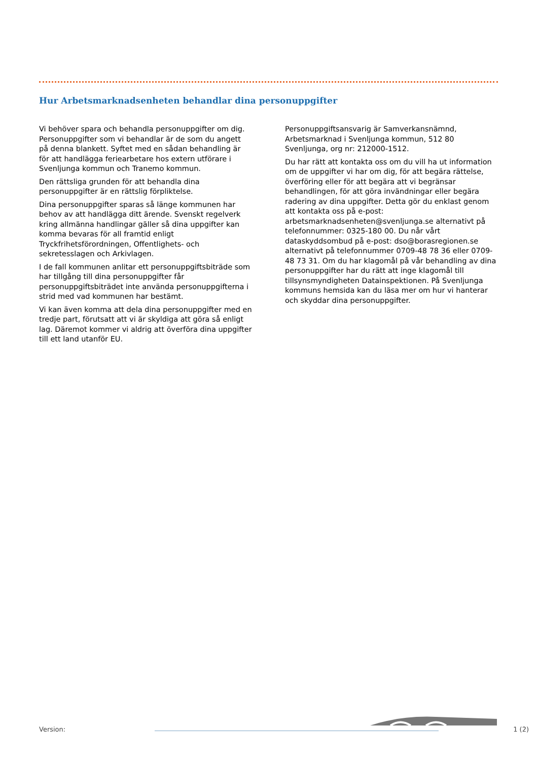Hur Arbetsmarknadsenheten behandlar dina personuppgifter
Vi behöver spara och behandla personuppgifter om dig. Personuppgifter som vi behandlar är de som du angett på denna blankett. Syftet med en sådan behandling är för att handlägga feriearbetare hos extern utförare i Svenljunga kommun och Tranemo kommun.
Den rättsliga grunden för att behandla dina personuppgifter är en rättslig förpliktelse.
Dina personuppgifter sparas så länge kommunen har behov av att handlägga ditt ärende. Svenskt regelverk kring allmänna handlingar gäller så dina uppgifter kan komma bevaras för all framtid enligt Tryckfrihetsförordningen, Offentlighets- och sekretesslagen och Arkivlagen.
I de fall kommunen anlitar ett personuppgiftsbiträde som har tillgång till dina personuppgifter får personuppgiftsbiträdet inte använda personuppgifterna i strid med vad kommunen har bestämt.
Vi kan även komma att dela dina personuppgifter med en tredje part, förutsatt att vi är skyldiga att göra så enligt lag. Däremot kommer vi aldrig att överföra dina uppgifter till ett land utanför EU.
Personuppgiftsansvarig är Samverkansnämnd, Arbetsmarknad i Svenljunga kommun, 512 80 Svenljunga, org nr: 212000-1512.
Du har rätt att kontakta oss om du vill ha ut information om de uppgifter vi har om dig, för att begära rättelse, överföring eller för att begära att vi begränsar behandlingen, för att göra invändningar eller begära radering av dina uppgifter. Detta gör du enklast genom att kontakta oss på e-post: arbetsmarknadsenheten@svenljunga.se alternativt på telefonnummer: 0325-180 00. Du når vårt dataskyddsombud på e-post: dso@borasregionen.se alternativt på telefonnummer 0709-48 78 36 eller 0709-48 73 31. Om du har klagomål på vår behandling av dina personuppgifter har du rätt att inge klagomål till tillsynsmyndigheten Datainspektionen. På Svenljunga kommuns hemsida kan du läsa mer om hur vi hanterar och skyddar dina personuppgifter.
Version: 1 (2)